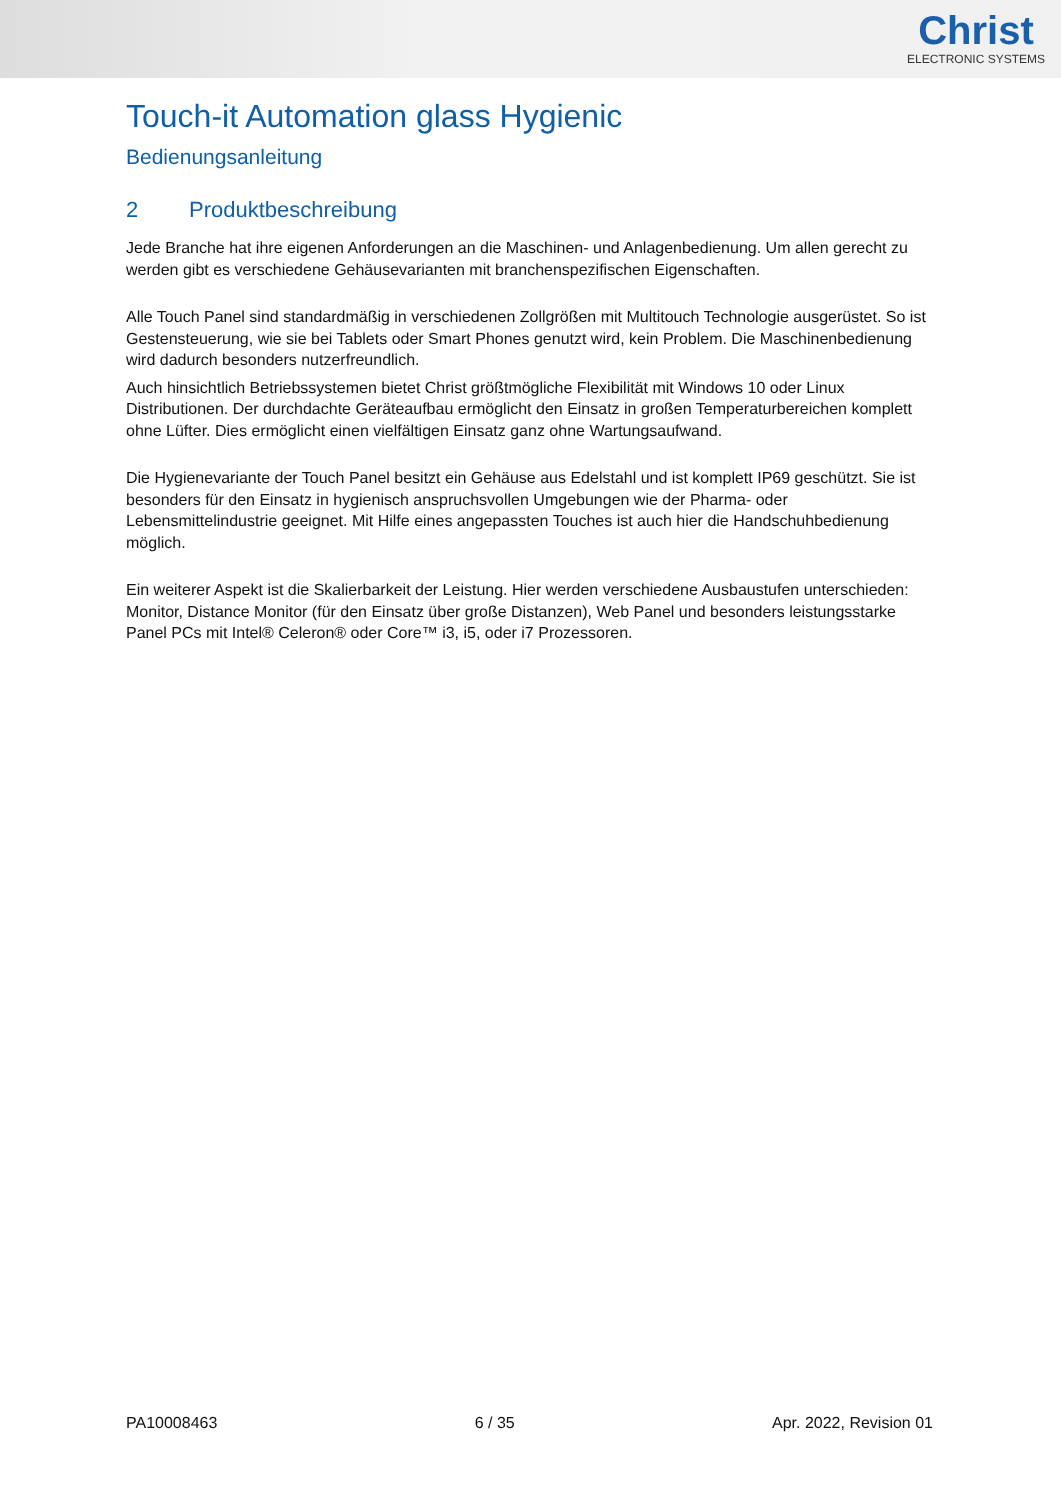Christ
ELECTRONIC SYSTEMS
Touch-it Automation glass Hygienic
Bedienungsanleitung
2 Produktbeschreibung
Jede Branche hat ihre eigenen Anforderungen an die Maschinen- und Anlagenbedienung. Um allen gerecht zu werden gibt es verschiedene Gehäusevarianten mit branchenspezifischen Eigenschaften.
Alle Touch Panel sind standardmäßig in verschiedenen Zollgrößen mit Multitouch Technologie ausgerüstet. So ist Gestensteuerung, wie sie bei Tablets oder Smart Phones genutzt wird, kein Problem. Die Maschinenbedienung wird dadurch besonders nutzerfreundlich.
Auch hinsichtlich Betriebssystemen bietet Christ größtmögliche Flexibilität mit Windows 10 oder Linux Distributionen. Der durchdachte Geräteaufbau ermöglicht den Einsatz in großen Temperaturbereichen komplett ohne Lüfter. Dies ermöglicht einen vielfältigen Einsatz ganz ohne Wartungsaufwand.
Die Hygienevariante der Touch Panel besitzt ein Gehäuse aus Edelstahl und ist komplett IP69 geschützt. Sie ist besonders für den Einsatz in hygienisch anspruchsvollen Umgebungen wie der Pharma- oder Lebensmittelindustrie geeignet. Mit Hilfe eines angepassten Touches ist auch hier die Handschuhbedienung möglich.
Ein weiterer Aspekt ist die Skalierbarkeit der Leistung. Hier werden verschiedene Ausbaustufen unterschieden: Monitor, Distance Monitor (für den Einsatz über große Distanzen), Web Panel und besonders leistungsstarke Panel PCs mit Intel® Celeron® oder Core™ i3, i5, oder i7 Prozessoren.
PA10008463 6 / 35 Apr. 2022, Revision 01